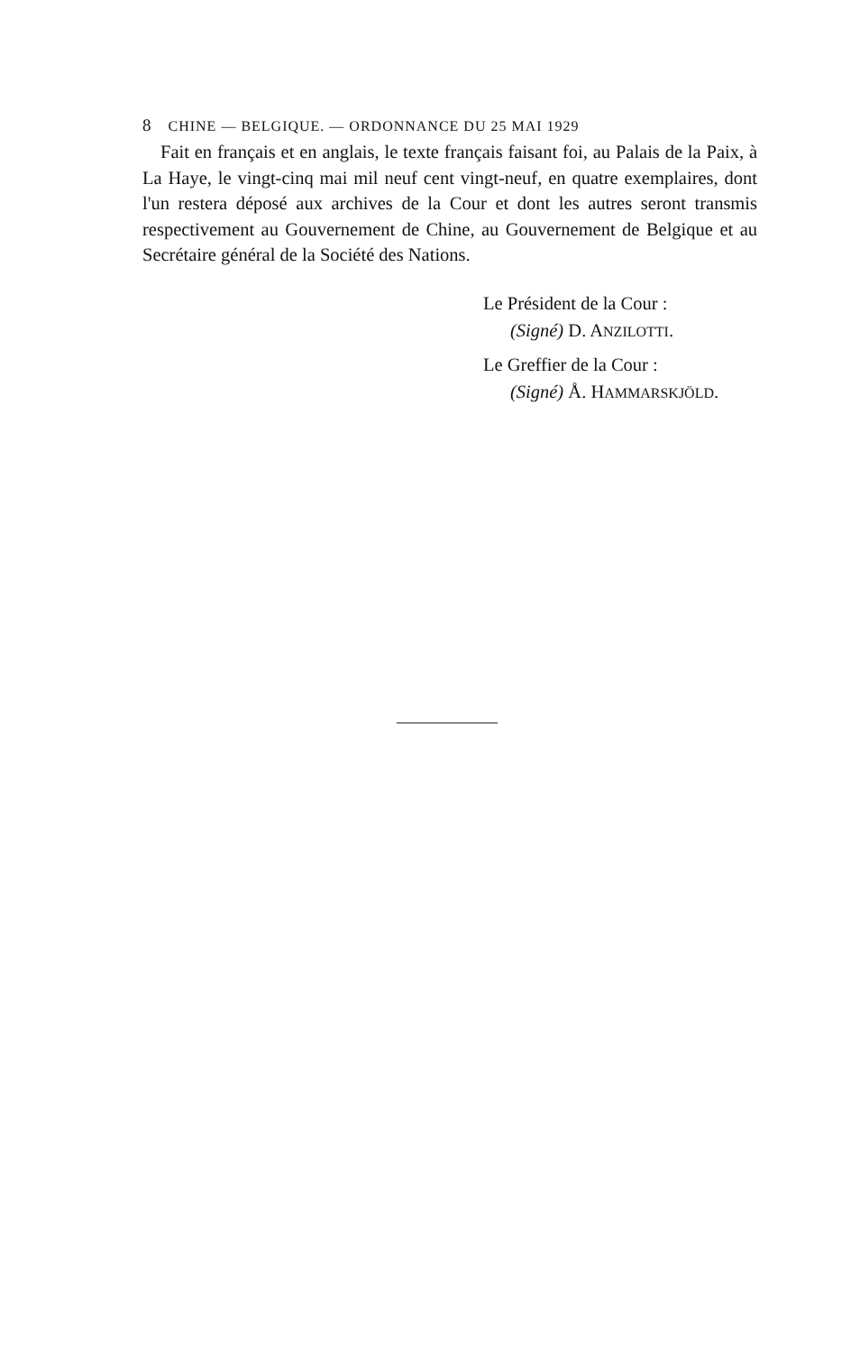8 CHINE — BELGIQUE. — ORDONNANCE DU 25 MAI 1929
Fait en français et en anglais, le texte français faisant foi, au Palais de la Paix, à La Haye, le vingt-cinq mai mil neuf cent vingt-neuf, en quatre exemplaires, dont l'un restera déposé aux archives de la Cour et dont les autres seront transmis respectivement au Gouvernement de Chine, au Gouvernement de Belgique et au Secrétaire général de la Société des Nations.
Le Président de la Cour :
(Signé) D. ANZILOTTI.
Le Greffier de la Cour :
(Signé) Å. HAMMARSKJÖLD.